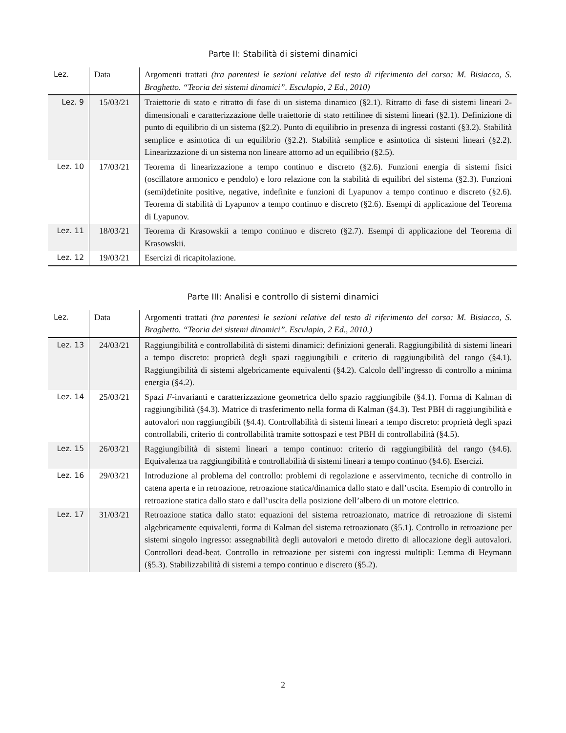Parte II: Stabilità di sistemi dinamici
| Lez. | Data | Argomenti trattati (tra parentesi le sezioni relative del testo di riferimento del corso: M. Bisiacco, S. Braghetto. “Teoria dei sistemi dinamici”. Esculapio, 2 Ed., 2010) |
| --- | --- | --- |
| Lez. 9 | 15/03/21 | Traiettorie di stato e ritratto di fase di un sistema dinamico (§2.1). Ritratto di fase di sistemi lineari 2-dimensionali e caratterizzazione delle traiettorie di stato rettilinee di sistemi lineari (§2.1). Definizione di punto di equilibrio di un sistema (§2.2). Punto di equilibrio in presenza di ingressi costanti (§3.2). Stabilità semplice e asintotica di un equilibrio (§2.2). Stabilità semplice e asintotica di sistemi lineari (§2.2). Linearizzazione di un sistema non lineare attorno ad un equilibrio (§2.5). |
| Lez. 10 | 17/03/21 | Teorema di linearizzazione a tempo continuo e discreto (§2.6). Funzioni energia di sistemi fisici (oscillatore armonico e pendolo) e loro relazione con la stabilità di equilibri del sistema (§2.3). Funzioni (semi)definite positive, negative, indefinite e funzioni di Lyapunov a tempo continuo e discreto (§2.6). Teorema di stabilità di Lyapunov a tempo continuo e discreto (§2.6). Esempi di applicazione del Teorema di Lyapunov. |
| Lez. 11 | 18/03/21 | Teorema di Krasowskii a tempo continuo e discreto (§2.7). Esempi di applicazione del Teorema di Krasowskii. |
| Lez. 12 | 19/03/21 | Esercizi di ricapitolazione. |
Parte III: Analisi e controllo di sistemi dinamici
| Lez. | Data | Argomenti trattati (tra parentesi le sezioni relative del testo di riferimento del corso: M. Bisiacco, S. Braghetto. “Teoria dei sistemi dinamici”. Esculapio, 2 Ed., 2010.) |
| --- | --- | --- |
| Lez. 13 | 24/03/21 | Raggiungibilità e controllabilità di sistemi dinamici: definizioni generali. Raggiungibilità di sistemi lineari a tempo discreto: proprietà degli spazi raggiungibili e criterio di raggiungibilità del rango (§4.1). Raggiungibilità di sistemi algebricamente equivalenti (§4.2). Calcolo dell’ingresso di controllo a minima energia (§4.2). |
| Lez. 14 | 25/03/21 | Spazi F -invarianti e caratterizzazione geometrica dello spazio raggiungibile (§4.1). Forma di Kalman di raggiungibilità (§4.3). Matrice di trasferimento nella forma di Kalman (§4.3). Test PBH di raggiungibilità e autovalori non raggiungibili (§4.4). Controllabilità di sistemi lineari a tempo discreto: proprietà degli spazi controllabili, criterio di controllabilità tramite sottospazi e test PBH di controllabilità (§4.5). |
| Lez. 15 | 26/03/21 | Raggiungibilità di sistemi lineari a tempo continuo: criterio di raggiungibilità del rango (§4.6). Equivalenza tra raggiungibilità e controllabilità di sistemi lineari a tempo continuo (§4.6). Esercizi. |
| Lez. 16 | 29/03/21 | Introduzione al problema del controllo: problemi di regolazione e asservimento, tecniche di controllo in catena aperta e in retroazione, retroazione statica/dinamica dallo stato e dall’uscita. Esempio di controllo in retroazione statica dallo stato e dall’uscita della posizione dell’albero di un motore elettrico. |
| Lez. 17 | 31/03/21 | Retroazione statica dallo stato: equazioni del sistema retroazionato, matrice di retroazione di sistemi algebricamente equivalenti, forma di Kalman del sistema retroazionato (§5.1). Controllo in retroazione per sistemi singolo ingresso: assegnabilità degli autovalori e metodo diretto di allocazione degli autovalori. Controllori dead-beat. Controllo in retroazione per sistemi con ingressi multipli: Lemma di Heymann (§5.3). Stabilizzabilità di sistemi a tempo continuo e discreto (§5.2). |
2